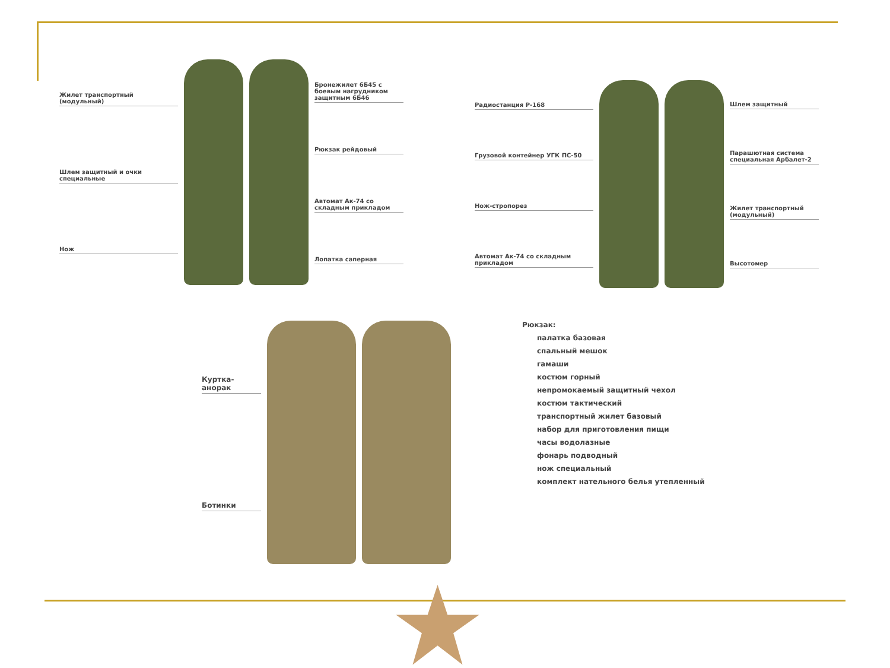Жилет транспортный (модульный)
Шлем защитный и очки специальные
Нож
Бронежилет 6Б45 с боевым нагрудником защитным 6Б46
Рюкзак рейдовый
Автомат Ак-74 со складным прикладом
Лопатка саперная
Радиостанция Р-168
Грузовой контейнер УГК ПС-50
Нож-стропорез
Автомат Ак-74 со складным прикладом
Шлем защитный
Парашютная система специальная Арбалет-2
Жилет транспортный (модульный)
Высотомер
Куртка-анорак
Ботинки
Рюкзак:
палатка базовая
спальный мешок
гамаши
костюм горный
непромокаемый защитный чехол
костюм тактический
транспортный жилет базовый
набор для приготовления пищи
часы водолазные
фонарь подводный
нож специальный
комплект нательного белья утепленный